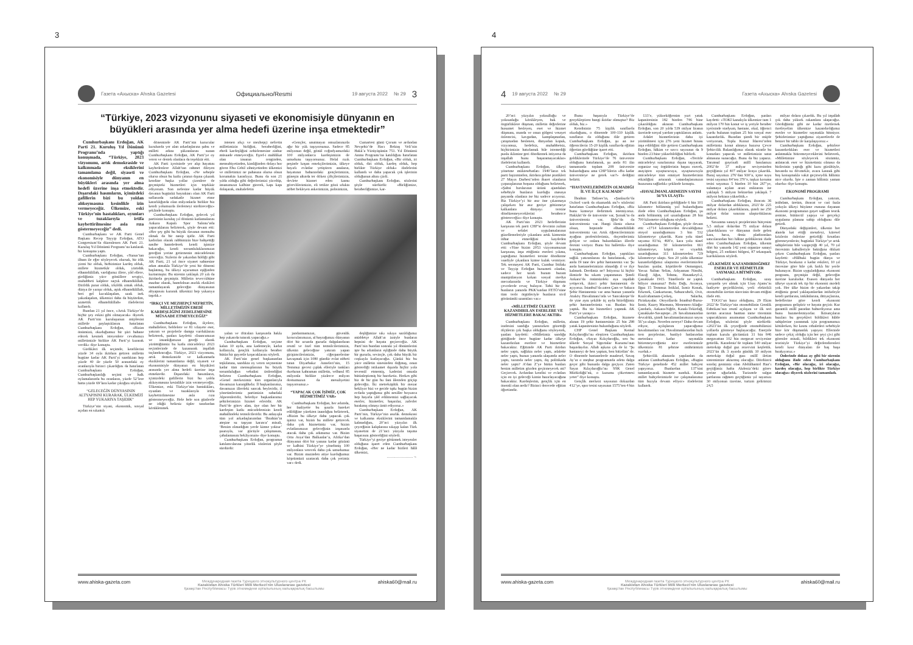3 4
Газета «Ахыска» Ahıska Gazetesi Официально/Resmi 19 августа 2022 № 29 3
“Türkiye, 2023 vizyonunu siyaseti ve ekonomisiyle dünyanın en büyükleri arasında yer alma hedefi üzerine inşa etmektedir”
Cumhurbaşkanı Erdoğan, AK Parti 21. Kuruluş Yıl Dönümü Programı’nda yaptığı konuşmada, “Türkiye, 2023 vizyonunu, artık demokraside ve kalkınmada eksiklerini tamamlama değil, siyaseti ve ekonomisiyle dünyanın en büyükleri arasında yer alma hedefi üzerine inşa etmektedir. Dışarıdaki hasımların, içimizdeki gafillerin bizi bu yoldan alıkoymasına kesinlikle izin vermeyeceğiz. Ülkemize, eski Türkiye’nin hastalıkları, oyunları ve tuzaklarıyla irtifa kaybettirilmesine asla rıza göstermeyeceğiz” dedi.
Cumhurbaşkanı ve AK Parti Genel Başkanı Recep Tayyip Erdoğan, ATO Congresium’da düzenlenen AK Parti 21. Kuruluş Yıl Dönümü Programı’na katılarak bir konuşma yaptı.
Cumhurbaşkanı Erdoğan, «Yunus’tan ilham ile eğer söyleyecek olursak, bir idik yirmi bir olduk, birbirimize kardeş olduk, millete hizmetkâr olduk, yürüdük elhamdülillah, vardığımız illere, yâd ellere, girdiğimiz yüce gönüllere sevgiyi, muhabbeti kalplere saçtık elhamdülillah. Dirildik pınar olduk, irkildik ırmak olduk, dünya ile yarışır olduk, aştık elhamdülillah, beri gel kucaklaşalım, uzak isek yakınlaşalım, ülkemizi daha da büyütelim, azmettik elhamdülillah» ifadelerini kullandı.
Bundan 21 yıl önce, «Artık Türkiye’de hiçbir şey eskisi gibi olmayacak» diyerek AK Parti’nin kuruluşunun müjdesini milletle paylaştıklarını hatırlatan Cumhurbaşkanı Erdoğan, «Bizim önümüzü, okuduğumuz bir şiiri bahane ederek kesmek isteyenlere cevabımızı milletimizle birlikte AK Parti’yi kurarak verdik» diye konuştu.
Girdikleri ilk seçimde, kendilerini yüzde 34 oyla iktidara getiren milletin bugüne kadar AK Parti’yi sandıktan hep yüzde 40 ile yüzde 50 arasındaki oy oranlarıyla birinci çıkardığını da hatırlatan Cumhurbaşkanı Erdoğan, Cumhurbaşkanlığı seçimi ve halk oylamalarında bu oranların, yüzde 52’lere hatta yüzde 69’lara kadar çıktığını söyledi.
“GELECEĞİN DÜNYASININ ALTYAPISINI KURARAK, ÜLKEMİZİ HEP YUKARIYA TAŞIDIK”
Türkiye’nin siyasi, ekonomik, sosyal açıdan en sıkıntılı
döneminde AK Parti’nin kurucular kurulunda yer alan arkadaşlarına şahsı ve milleti adına şükranlarını sunan Cumhurbaşkanı Erdoğan, AK Parti’ye oy veren ve destek olanlara da teşekkür etti.
AK Parti içerisinde yer alıp hayatını kaybedenlere Allah’tan rahmet dileyen Cumhurbaşkanı Erdoğan, «Ne sebeple olursa olsun bu kutlu çatının dışına çıkarak kendine başka yollar çizenlere de geçmişteki hizmetleri için teşekkür ediyorum. Son nefesine kadar büyük davanın bugünkü bayraktarı olan AK Parti saflarında sadakatle hizmet etme kararlılığında olan milyonlarla birlikte biz kendi yolumuzda ilerlemeyi sürdüreceğiz» şeklinde konuştu.
Cumhurbaşkanı Erdoğan, gelecek yıl partisinin kuruluş yıl dönümü kutlamalarını Ankara Kapalı Spor Salonu’nda yapacaklarını belirterek, şöyle devam etti: «Her şey gibi bu büyük davanın mensubu olmak da bir nasip işidir. AK Parti kadroları olarak rabbimizin bize bahşettiği nasibe hamdederek kendi işimize bakacağız, kendi sorumluluklarımızın gereğini yerine getirmenin mücadelesini vereceğiz. Sizlerin de yakından bildiği gibi AK Parti, 21 yıl önce siyaset sahnesine adım atmakla Türkiye’de yeni bir dönemi başlatmış, bu ülkeyi uçurumun eşiğinden kurtarmıştır. Bu sürenin yaklaşık 20 yılı da iktidarda geçmiştir. Milletin teveccühüne mazhar olarak, hamdolsun asırlık eksikleri tamamlayarak geleceğin dünyasının altyapısını kurarak ülkemizi hep yukarıya taşıdık.»
“IRKÇI VE MEZHEPÇİ NEFRETİN, MİLLETİMİZİN EBEDÎ KARDEŞLİĞİNİ ZEDELEMESİNE MÜSAADE ETMEYECEĞİZ”
Cumhurbaşkanı Erdoğan, ilçelere, mahallelere, beldelere ve 81 vilayete eser, yatırım ve projelerle damga vurduklarını belirterek, şunları kaydetti: «İnancımızın ve insanlığımızın gereği olarak yürüttüğümüz bu kutlu mücadeleyi 2023 seçimlerinde de kazanarak inşallah taçlandıracağız. Türkiye, 2023 vizyonunu, artık demokraside ve kalkınmada eksiklerini tamamlama değil, siyaseti ve ekonomisiyle dünyanın en büyükleri arasında yer alma hedefi üzerine inşa etmektedir. Dışarıdaki hasımların, içimizdeki gafillerin bizi bu yolda alıkoymasına kesinlikle izin vermeyeceğiz. Ülkemize, eski Türkiye’nin hastalıkları, oyunları ve tuzaklarıyla irtifa kaybettirilmesine asla rıza göstermeyeceğiz. Hele hele son günlerde ne idüğü belirsiz tipler tarafından körüklenmek
istenen ırkçı ve mezhepçi nefretin milletimizin birliğini, beraberliğini, ebedi kardeşliğini zehirlemesine zinhar müsaade etmeyeceğiz. Eşref-i mahlûkat olan insanın renginden, mensubiyetinden, kimliğinden dolayı hor gören Ebu Cehil zihniyetinden ülkemizi ve milletimizi ne pahasına olursa olsun korumakta kararlıyız. Bunu da son 21 yılda olduğu gibi değerlerimizi yüceltip, insanımızın kalbine girerek, kapı kapı dolaşarak, muhalefetin
«Gençler, unutmayın omuzlarınızda ağır bir yük taşıyorsunuz. Sadece 85 milyonun değil, gönül coğrafyamızdaki 100 milyonlarca kardeşimizin de umudunu taşıyorsunuz. Helal rızık peşinde koşan emekçilerimizin, ülkeye hayırlı evlatlar yetiştiren anaların, hayatının baharındaki gençlerimizin, güneşin altında ter döken çiftçilerimizin, devlete hizmet eden kamu görevlilerimizin, eli tetikte gözü ufukta nöbet bekleyen askerimizin, polisimizin,
Cumartesi günü Çorum ve ardından Nevşehir’de Hacı Bektaş Veli’nin Hakk’a Yürüyüşünün 751. Yıl Dönümü Anma Programı’na katıldığını hatırlatan Cumhurbaşkanı Erdoğan, «Bir olduk, iri olduk, diri olduk, kardeş olduk, hep birlikte Türkiye olduk» ifadelerini kullandı ve daha yapacak çok işlerinin olduğunun altını çizdi.
Cumhurbaşkanı Erdoğan, sözlerini şöyle sürdürdü: «Birliğimize, beraberliğimize, kar-
yalan ve iftiraları karşısında hakkı hep yukarıda tutarak yapacağız.»
Cumhurbaşkanı Erdoğan, seçime kalan 10 ayda, ana kademeyle, kadın kollarıyla, gençlik kollarıyla beraber bütün bir gayretle koşacaklarını söyledi.
AK Parti’nin genel başkanından teşkilatına, sandıkta oy veren seçmenine kadar tüm mensuplarının bu büyük sorumluluğun vebalini üstlendiğini belirten Cumhurbaşkanı Erdoğan, «Genel merkezimiz tüm organlarıyla davamızın karargâhıdır. İl başkanlarımız, davamızın illerdeki sancak beyleridir, il yönetimlerimiz partimizin sahadaki Alperenleridir, belediye başkanlarımız şehirlerimizin hizmet erleridir. AK Parti’de görev alan, üye olan her bir kardeşim kutlu mücadelemizin kendi mahallindeki temsilcileridir. Bu anlayışla tüm yol arkadaşlarımdan ‘İbrahim’in ateşine su taşıyan karınca’ misali, ‘Benim olmadığım yerde kimse yoktur’ şuuruyla, var gücüyle çalışmasını, çabalamasını bekliyorum» diye konuştu.
Cumhurbaşkanı Erdoğan, programın katılımcılarına yönelik sözlerini şöyle sürdürdü:
jandarmamızın, güvenlik korucularımızın, al bayrağımızı dünyanın dört bir ucunda gururla dalgalandıran resmî ve özel tüm temsilcilerimizin, ülkenin geleceğine yatırım yapan girişimcilerimizin, ciğerparelerine kavuşmak için 1080 gündür evlat nöbeti tutan Diyarbakır Anneleri’nin, 15 Temmuz gecesi çıplak elleriyle tankları durduran kahraman milletin, velhasıl 85 milyonla birlikte yüzlerce milyon dostumuzun da mesuliyetini taşıyorsunuz.»
“YAPACAK ÇOK İŞİMİZ, ÇOK HİZMETİMİZ VAR»
Cumhurbaşkanı Erdoğan, her adımda, her faaliyette bu şuurla hareket edildiğine yürekten inandığını belirterek, «Bizim bu ülkeye daha yapacak çok işimiz var, bizim bu millete getirecek daha çok hizmetimiz var, bizim evlatlarımızın geleceğinin inşasında atacak daha çok adımımız var. Bizim Orta Asya’dan Balkanlar’a, Afrika’dan dünyanın dört bir yanına kadar gözünü ve kalbini Türkiye’ye yöneltmiş 100 milyonlara verecek daha çok umudumuz var. Bizim mazinden atiye kurduğumuz köprümüzü uzatacak daha çok yerimiz var» dedi.
deşliğimize sıkı sıkıya sarıldığımız müddetçe Allah’ın izniyle bunların hepsini de hayata geçireceğiz. AK Parti’nin bundan sonraki yıl dönümlerini işte bu adımların eşliğinde daha büyük bir gururla, sevinçle, çok daha büyük bir coşkuyla kutlayacağız. Çünkü biz bu yüce milletin sinesinden doğmuş, onun gösterdiği istikamet dışında hiçbir yola tevessül etmemiş, kaderini onunla bütünleştirmiş bir hareketiz. Herkes gibi biz de bir gün bu fani âlemden göçüp gideceğiz. İki metreküplük bir mezar bekliyor bizi ve geride tıpkı bugün bizim ecdada yaptığımız gibi nesiller boyunca hep hayırla yâd edilmemizi sağlayacak eserler, hizmetler, başarılar, zaferler bırakmış olmayı ümit ediyoruz.»
Cumhurbaşkanı Erdoğan, AK Parti’nin, Türkiye’nin asırlık demokrasi ve kalkınma eksiklerini tamamlamakla kalmadığını, 20’nci yüzyılın ilk çeyreğinin kalıplarına sıkışıp kalan Türk siyasetini de 21’inci yüzyıla taşıma başarısını gösterdiğini söyledi.
Türkiye’yi geriye götürmek isteyenler olduğuna işaret eden Cumhurbaşkanı Erdoğan, «Her ne kadar birileri hâlâ ülkemizi,
…………………→
www.ahiska-gazeta.com
Международная газета Турецкого этнокультурного центра РК
Kazakistan Ahıska Türkleri Milli Merkezi’nin Uluslararası gazetesi
Қазақстан Республикасы Түрік этномәдени орталығының халықаралық басылымы
ahiska60@mail.ru
4 19 августа 2022 № 29 Газета «Ахыска» Ahıska Gazetesi
20’nci yüzyılın yoksulluğu ve yoksunluğu körükleyen, hak ve özgürlüklere düşman, milletin değerlerine husumet besleyen, eser ve hizmet düşmanı, manda ve onun gölgesi vesayet özlemcisi, kavgadan, kamplaşmadan, çatışmadan beslenen, dünyadan kopuk, vizyonsuz, hedefsiz, muhabbetsiz, hiçbirimizin hatırlamak bile istemediği puslu iklimine geri döndürmek istiyorsa da inşallah bunu başaramayacaklar» ifadelerini kullandı.
Cumhurbaşkanı Erdoğan, ülkeyi yönetme müktesebatları 1940’ların tek parti faşizminden, iktidara gelme pratikleri 27 Mayıs Darbesi’nden ibaret olanların çırpınışlarının boşuna olduğunu belirterek, «Şahsi hırslarının ürünü ajandaları sebebiyle bunların kurduğu masaya payanda olanlara ise biz sadece acıyoruz. Biz Türkiye’yi bir asır öne çıkarmaya çalışırken bir asır geriye götürmeye kalkanlara dünyayı tersine döndüremeyeceklerini beraberce göstereceğiz» diye konuştu.
AK Parti’nin 2023 hedeflerinin karşısına tek parti CHP’si devrinin zulüm ve sefalet uygulamalarının güzellemeleriyle çıkanlara artık kimsenin itibar etmediğini kaydeden Cumhurbaşkanı Erdoğan, şöyle devam etti: «Yine bizim 2053 vizyonumuzun karşısına, inşa ettiğimiz eserleri yıkma, yaptığımız hizmetleri tersine döndürme vaadiyle çıkanlara kimse kulak vermiyor. Tek sermayesi AK Parti, Cumhur İttifakı ve Tayyip Erdoğan husumeti olanlar, sadece her tarafı buram buram manipülasyon kokan sosyal medya mecralarında ve Türkiye düşmanı çevrelerde revaç buluyor. Tabii bir de bunların yanında PKK’sından FETÖ’süne tüm terör örgütleriyle bunların sivil görünümlü uzantıları var.»
«MİLLETİMİZ ÜLKEYE KAZANDIRILAN ESERLERE VE HİZMETLERE BAKACAKTIR»
Cumhurbaşkanı Erdoğan, milletin, iradesini sandığa yansıtırken gözettiği ölçülerin çok başka olduğunu söyleyerek, şunları kaydetti: «Milletimiz sandığa gittiğinde önce bugüne kadar ülkeye kazandırılan eserlere ve hizmetlere bakacaktır. Eğitimde AK Parti iktidarı neler yaptı, sağlıkta neler yaptı, adalette neler yaptı, bunun yanında ulaşımda neler yaptı, tarımda neler yaptı, dış politikada neler yaptı? A’dan Z’ye bütün bunları benim milletim gözden geçirmeyecek mi? Geçirecek. Ardından kendisi ve evlatları için en iyi geleceği kimin hazırlayacağına bakacaktır. Kardeşlerim, gençlik için en önemli olan nedir? Birinci derecede eğitim öğretimdir.
Bunu başarıyla Türkiye’de gerçekleştiren hangi iktidar olmuştur? Biz olduk, biz.»
Kendisinin 75 kişilik sınıflarda okuduğunu, o dönemde 100-110 kişilik sınıfların da olduğunu dile getiren Cumhurbaşkanı Erdoğan, şu an ise öğrencilerin 15-20 kişilik sınıflarda eğitim öğretim gördüğüne işaret etti.
Cumhurbaşkanı Erdoğan, iktidara geldiklerinde Türkiye’de 76 üniversite olduğunu hatırlatarak, şu anda 81 ilin tamamında toplam 208 üniversite bulunduğunu ama CHP’lilerin «Bu kadar üniversiteye ne gerek var?» dediğini belirtti.
“HASTANELERİMİZİN OLMADIĞI İL VE İLÇE KALMADI”
İbrahim Tatlıses’in, «Şanlıurfa’da Oxford vardı da okumadık mı?» sözlerini hatırlatan Cumhurbaşkanı Erdoğan, «Biz bunu kimseye dedirtmek istemiyoruz. Hakkâri’de de üniversite var, Şırnak’ta da üniversitemiz var, Iğdır’da da üniversitemiz var. Hangi ilimiz olursa olsun, hepsinde elhamdülillah üniversitemiz var. Artık öğrencilerimizin ayağına profesörlerimiz, doçentlerimiz geliyor ve onlara bulundukları illerde dersini veriyor. Bunu biz hallettik» diye konuştu.
Cumhurbaşkanı Erdoğan, yaptıkları sağlık yatırımlarını da hatırlatarak, «Şu anda 19 tane dev şehir hastanemiz var. Şu anda hastanelerimizin olmadığı il ve ilçe kalmadı. Derdimiz ne? İstiyoruz ki hiçbir ilimizde bu sıkıntı yaşanmasın. Şimdi Ankara’da önümüzdeki aya inşallah yetişecek, ikinci şehir hastanesini de açıyoruz. İstanbul’da zaten Çam ve Sakura Şehir Hastanemiz var ama bunun yanında Ataköy Havalimanı’nda ve Sancaktepe’de de yine aynı şekilde üç ayda bitirdiğimiz şehir hastanelerimiz var. Bunları biz yaptık. Bu tür hizmetleri yapmak AK Parti’ye yaraşır.»
Cumhurbaşkanı Erdoğan, hizmete alınan 19 şehir hastanesinin 25 bin 298 yatak kapasitesinin bulunduğunu söyledi.
CHP Genel Başkanı Kemal Kılıçdaroğlu’nu eleştiren Cumhurbaşkanı Erdoğan, «Sayın Kılıçdaroğlu, sen bu ülkede Sosyal Sigortalar Kurumu’nun başındaydın. Allah aşkına çık de ki ‘Şu hastaneyi de ben yaptım, ben bitirdim’ de. O dönemde hastanelerde maalesef, Savaş Ay’ın o meşhur programında adeta dalga geçer gibi bununla dalga geçiyor. Zaten Sayın Kılıçdaroğlu’nu SSK Genel Müdürlüğü’nü, o kurumu çökertmesi yeter” diye konuştu.
Gençlik merkezi sayısının dokuzdan 412’ye, spor tesisi sayısının 1575’ten 4 bin
133’e, yükseköğrenim yurt yatak kapasitesinin 182 binden 746 bine çıkarıldığını aktaran Cumhurbaşkanı Erdoğan, son 20 yılda 539 milyar liranın üzerinde sosyal yardım yaptıklarını anlattı.
Adalet hizmetlerinin daha iyi yürütülmesi için 276 yeni hizmet binası inşa edildiğini dile getiren Cumhurbaşkanı Erdoğan, hâkim ve savcı sayısının da 9 binden 23 bine yükseltildiğini bildirdi.
Cumhurbaşkanı Erdoğan, «Terörle mücadeleyi sınırlarımız dışına taşıyarak, organize suç örgütlerinin başını ezerek, asayişten uyuşturucuya, uyuşturucuyla mücadeleye tüm emniyet hizmetlerinin etkinliğini artırarak vatandaşlarımızın huzurunu sağladık» şeklinde konuştu.
«HAVALİMANLARIMIZIN SAYISI 56’YA ULAŞTI»
AK Parti iktidara geldiğinde 6 bin 101 kilometre bölünmüş yol bulunduğunu ifade eden Cumhurbaşkanı Erdoğan, şu anda bölünmüş yol uzunluğunun 28 bin 700 kilometre olduğunu söyledi.
Cumhurbaşkanı Erdoğan, şöyle devam etti: «1714 kilometreden devraldığımız otoyol uzunluğumuzu 3 bin 532 kilometreye çıkardık. Kara yolu tünel sayımız 83’tü, 468’e, kara yolu tünel uzunluğumuz 50 kilometreden 661 kilometreye, köprü ve viyadük uzunluğumuz 311 kilometreden 729 kilometreye ulaştı. Son 20 yılda ülkemize kazandırdığımız ulaştırma eserlerimizden bazıları şunlar, köprülerde Osmangazi, Yavuz Sultan Selim, Adıyaman Nissibi, Elazığ Ağın, Tohma, Hasankeyf-2, Çanakkale 1915. Tünellerde ne yaptık biliyor musunuz? Bolu Dağı, Avrasya, Ilgaz 15 Temmuz İstiklal, İzmir Konak, Erkenek, Cankurtaran, Sabuncubeli, Ovit, Kızılcahamam-Çerkeş, Salarha, Pirinkayalar. Otoyollarda İstanbul-Bursa-İzmir, Kuzey Marmara, Menemen-Aliağa-Çandarlı, Ankara-Niğde, Kınalı-Tekirdağ, Çanakkale-Savaştepe...26 havalimanından devraldık, şimdi havalimanlarımızın sayısı 56’ya ulaştı. Nereden nereye? Daha devam ediyor, açılışlarını yapacağımız havalimanları var. Havalimanlarından hızlı tren projelerine, banliyö hatlarından metrolara kadar saymakla bitiremeyeceğimiz nice eserlerimizle ülkemizin 81 şehrine mührümüzü vurduk.»
Şehircilik alanında yapılanları da anlatan Cumhurbaşkanı Erdoğan, «Bugün Türkiye genelinde 452 millet bahçesi yapıyoruz. Bunlardan 137’sini tamamlayarak hizmete sunduk. Kalan millet bahçelerimizde ise çalışmalarımız tüm hızıyla devam ediyor» ifadelerini kullandı.
Cumhurbaşkanı Erdoğan, şunları kaydetti: «TOKİ kanalıyla ülkemize tam 1 milyon 170 bin konut ve iş yeriyle beraber içerisinde stadyum, hastane, okul, öğrenci yurdu bulunan toplam 25 bin sosyal eser kazandırdık. Buradan şimdi bir müjde veriyorum, Toplu Konut İdaresi’nden milletimiz konut almaya hazırsa Çevre Şehircilik Bakanlığımız olarak süratle bu konutları yapacak ve milletimizin satın almasına sunacağız. Bunu da biz yaparız. Tarımsal gayrisafi millî hasılamızı 2002’de 37 milyar seviyesinden geçtiğimiz yıl 407 milyar liraya çıkardık. Baraj sayımızı 276’dan 930’a, içme suyu tesisi sayımızı 84’ten 370’e, taşkın koruma tesisi sayımızı 5 binden 10 bin 267’ye, sulamaya açılan arazi miktarını ise yaklaşık 5 milyon hektardan yaklaşık 7 milyon hektara yükselttik.»
Cumhurbaşkanı Erdoğan, ihracatı 36 milyar dolardan aldıklarını, 2021’de 225 milyar dolara çıkardıklarını, şimdi ise 250 milyar dolar sınırına ulaştırdıklarını belirtti.
Savunma sanayii projelerinin bütçesini 5,5 milyar dolardan 75 milyar dolara çıkardıklarını ve dünyanın önde gelen kara, hava, deniz platformları satıcılarından biri hâline geldiklerini ifade eden Cumhurbaşkanı Erdoğan, ülkenin dört bir yanında 142 yeni organize sanayi bölgesi, 25 endüstri bölgesi, 87 teknopark kurduklarını söyledi.
«ÜLKEMİZE KAZANDIRDIĞIMIZ ESERLER VE HİZMETLER SAYMAKLA BİTMİYOR»
Cumhurbaşkanı Erdoğan, uzay yarışında yer almak için Uzay Ajansı’nı faaliyete geçirdiklerini, yerli elektrikli otomobilin üretim sürecinin devam ettiğini ifade etti.
TOGG’un hazır olduğunu, 29 Ekim 2022’de Türkiye’nin otomobilinin Gemlik Fabrikası’nın resmî açılışını ve ilk seri üretim aracının banttan inme töreninin yapacaklarını anımsatan Cumhurbaşkanı Erdoğan, sözlerini şöyle sürdürdü: «2023’ün ilk çeyreğinde otomobilimizi yollarda görmeye başlayacağız. Enerjide toplam kurulu gücümüzü 31 bin 846 megavattan 102 bin megavat seviyesine getirdik. Karadeniz’de toplam 540 milyar metreküp doğal gaz rezervini keşfettik. 2023’ün ilk 3 ayında günlük 10 milyon metreküp doğal gazı millî iletim sistemimize aktarmış olacağız. Dördüncü sondaj gemimiz olan Abdülhamid Han’ı geçtiğimiz hafta Akdeniz’deki görev yerine uğurladık. Turizmde salgın şartlarına rağmen geçtiğimiz yıl sayımızı 30 milyonun üzerine, turizm gelirimizi 24,5
milyar dolara çıkardık. Bu yıl inşallah çok daha yüksek rakamlara ulaşacağız. Gördüğünüz gibi ne kadar özetlersek özetleyelim ülkemize kazandırdığımız eserler ve hizmetler saymakla bitmiyor. Şehirlerimize yaptığımız ziyaretlerde de benzer bir tablo ile karşılaşıyoruz.«
Cumhurbaşkanı Erdoğan, şehirlere kazandırdıkları eser ve hizmetleri anlatmakla bitiremeyeceklerini belirterek, «Milletimize söyleyecek sözümüz, anlatacak eser ve hizmetimiz olmasa da birilerinin yaptığı gibi kuru gürültüyle, havanda su dövmekle, avara kasnak gibi boş konuşmakla vakit geçirseydik hâlimiz nice olurdu. İşte o zaman hâlimiz yaman olurdu» diye konuştu.
EKONOMİ PROGRAMI
Cumhurbaşkanı Erdoğan, yatırım, istihdam, üretim, ihracat ve cari fazla yoluyla ülkeyi büyüme esasına dayanan ekonomi programının gayet sağlam teorik zemine, bütüncül yapıya ve gerçekçi uygulama planına sahip olduğunu dile getirdi.
Dünyadaki değişimleri, ülkenin her alanda kat ettiği mesafeyi, küresel krizlerin önlerine getirdiği fırsatları göremeyenlerin; bugünkü Türkiye’ye artık sahiplerinin bile vazgeçtiği 40 yıl, 70 yıl öncesinin kabulleriyle baktığına dikkati çeken Cumhurbaşkanı Erdoğan, şunları kaydetti: «Hâlbuki bugün dünya ve Türkiye, bırakınız o kadar eskileri, 10 yıl öncesine göre bile çok farklı bir yerde bulunuyor. Bizim uyguladığımız ekonomi programı, geçmişin değil, geleceğin üzerine kuruludur. Esasen dünyada her ülkeye uyacak tek tip bir ekonomi modeli yok. Her ülke bizim de yakından takip ettiğimiz genel yaklaşımlardan istifadeyle kendi şartlarına, imkânlarına, ihtiyaçlarına, hedeflerine göre kendi ekonomi programını geliştirir ve hayata geçirir. Kur garantili millî paradan bahsediyoruz ama bunu hazmedemiyorlar. İktisatçıların bazıları bu gerçekleri bildikleri hâlde sahiplerine yaranmak için programımızı kötülerken, bir kısmı cehaletleri sebebiyle bize kör düşmanlık yapıyor. Ellerinde sadece çekiç olduğu için her şeyi çivi gibi görenler misali, bildikleri tek ekonomi teorisiyle Türkiye’yi değerlendirenleri kendi kısır dünyaları ile baş başa bırakıyoruz.»
Önlerinde dokuz ay gibi bir sürenin olduğunu ifade eden Cumhurbaşkanı Erdoğan, «Bir olacağız, iri olacağız, kardeş olacağız, hep birlikte Türkiye olacağız» diyerek sözlerini tamamladı.
www.ahiska-gazeta.com
Международная газета Турецкого этнокультурного центра РК
Kazakistan Ahıska Türkleri Milli Merkezi’nin Uluslararası gazetesi
Қазақстан Республикасы Түрік этномәдени орталығының халықаралық басылымы
ahiska60@mail.ru